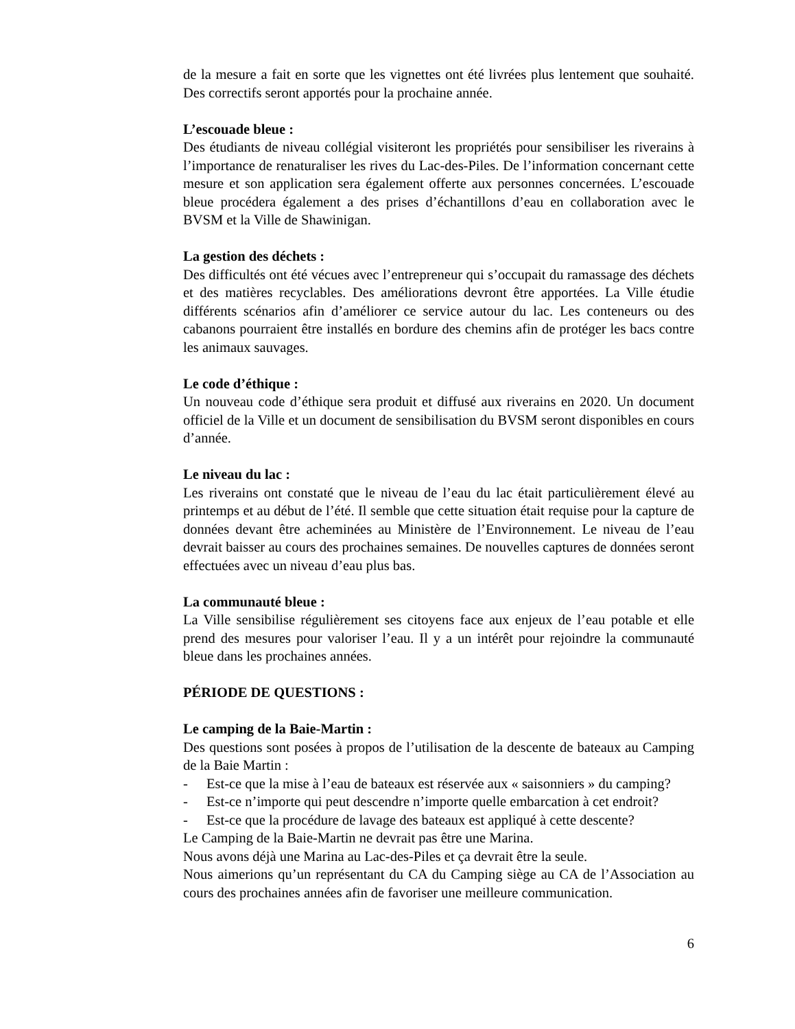de la mesure a fait en sorte que les vignettes ont été livrées plus lentement que souhaité. Des correctifs seront apportés pour la prochaine année.
L’escouade bleue :
Des étudiants de niveau collégial visiteront les propriétés pour sensibiliser les riverains à l’importance de renaturaliser les rives du Lac-des-Piles. De l’information concernant cette mesure et son application sera également offerte aux personnes concernées. L’escouade bleue procédera également a des prises d’échantillons d’eau en collaboration avec le BVSM et la Ville de Shawinigan.
La gestion des déchets :
Des difficultés ont été vécues avec l’entrepreneur qui s’occupait du ramassage des déchets et des matières recyclables. Des améliorations devront être apportées. La Ville étudie différents scénarios afin d’améliorer ce service autour du lac. Les conteneurs ou des cabanons pourraient être installés en bordure des chemins afin de protéger les bacs contre les animaux sauvages.
Le code d’éthique :
Un nouveau code d’éthique sera produit et diffusé aux riverains en 2020. Un document officiel de la Ville et un document de sensibilisation du BVSM seront disponibles en cours d’année.
Le niveau du lac :
Les riverains ont constaté que le niveau de l’eau du lac était particulièrement élevé au printemps et au début de l’été. Il semble que cette situation était requise pour la capture de données devant être acheminées au Ministère de l’Environnement. Le niveau de l’eau devrait baisser au cours des prochaines semaines. De nouvelles captures de données seront effectuées avec un niveau d’eau plus bas.
La communauté bleue :
La Ville sensibilise régulièrement ses citoyens face aux enjeux de l’eau potable et elle prend des mesures pour valoriser l’eau. Il y a un intérêt pour rejoindre la communauté bleue dans les prochaines années.
PÉRIODE DE QUESTIONS :
Le camping de la Baie-Martin :
Des questions sont posées à propos de l’utilisation de la descente de bateaux au Camping de la Baie Martin :
- Est-ce que la mise à l’eau de bateaux est réservée aux « saisonniers » du camping?
- Est-ce n’importe qui peut descendre n’importe quelle embarcation à cet endroit?
- Est-ce que la procédure de lavage des bateaux est appliqué à cette descente?
Le Camping de la Baie-Martin ne devrait pas être une Marina.
Nous avons déjà une Marina au Lac-des-Piles et ça devrait être la seule.
Nous aimerions qu’un représentant du CA du Camping siège au CA de l’Association au cours des prochaines années afin de favoriser une meilleure communication.
6